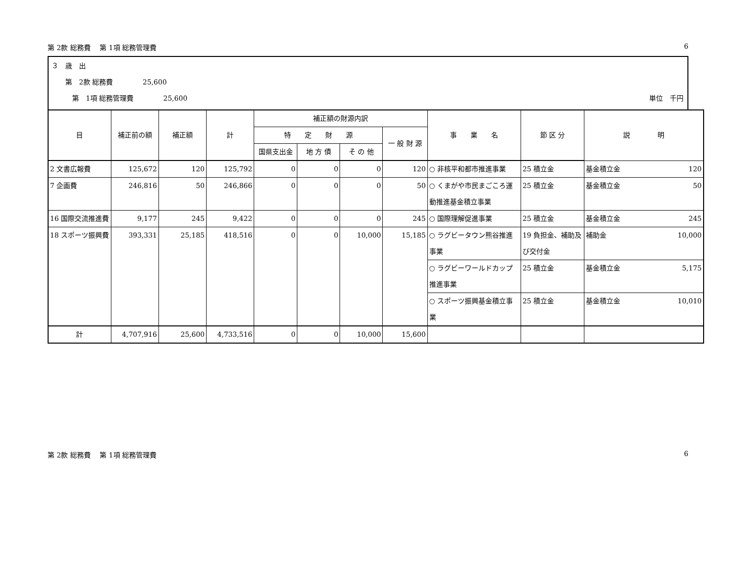第 2款 総務費　 第 1項 総務管理費 6
３　歳　出
　　第　2款 総務費　　　　 25,600
　　　第　1項 総務管理費　　　　 25,600 単位　千円
| 目 | 補正前の額 | 補正額 | 計 | 補正額の財源内訳 | | | | 事 業 名 | 節 区 分 | 説 明 |
| --- | --- | --- | --- | --- | --- | --- | --- | --- | --- | --- |
| | | | | 特 定 財 源 | | | 一 般 財 源 | | | |
| | | | | 国県支出金 | 地 方 債 | そ の 他 | | | | |
| 2 文書広報費 | 125,672 | 120 | 125,792 | 0 | 0 | 0 | 120 | ○ 非核平和都市推進事業 | 25 積立金 | 基金積立金 120 |
| 7 企画費 | 246,816 | 50 | 246,866 | 0 | 0 | 0 | 50 | ○ くまがや市民まごころ運動推進基金積立事業 | 25 積立金 | 基金積立金 50 |
| 16 国際交流推進費 | 9,177 | 245 | 9,422 | 0 | 0 | 0 | 245 | ○ 国際理解促進事業 | 25 積立金 | 基金積立金 245 |
| 18 スポーツ振興費 | 393,331 | 25,185 | 418,516 | 0 | 0 | 10,000 | 15,185 | ○ ラグビータウン熊谷推進事業 | 19 負担金、補助及び交付金 | 補助金 10,000 |
| | | | | | | | | ○ ラグビーワールドカップ推進事業 | 25 積立金 | 基金積立金 5,175 |
| | | | | | | | | ○ スポーツ振興基金積立事業 | 25 積立金 | 基金積立金 10,010 |
| 計 | 4,707,916 | 25,600 | 4,733,516 | 0 | 0 | 10,000 | 15,600 | | | |
第 2款 総務費　 第 1項 総務管理費 6